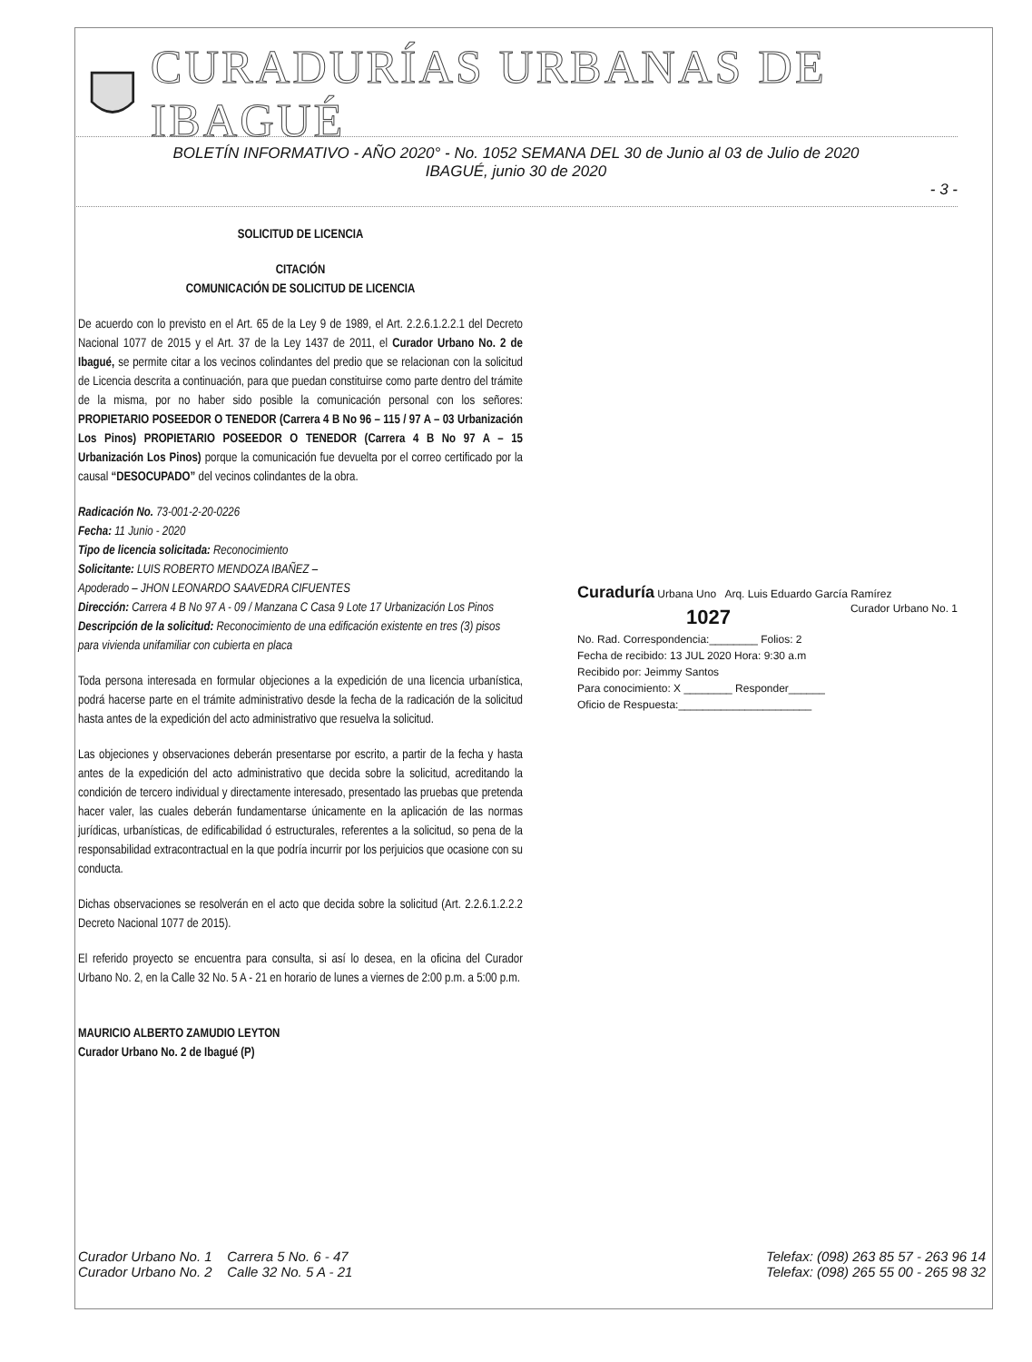CURADURÍAS URBANAS DE IBAGUÉ
BOLETÍN INFORMATIVO - AÑO 2020° - No. 1052 SEMANA DEL 30 de Junio al 03 de Julio de 2020
IBAGUÉ, junio 30 de 2020
- 3 -
SOLICITUD DE LICENCIA
CITACIÓN
COMUNICACIÓN DE SOLICITUD DE LICENCIA
De acuerdo con lo previsto en el Art. 65 de la Ley 9 de 1989, el Art. 2.2.6.1.2.2.1 del Decreto Nacional 1077 de 2015 y el Art. 37 de la Ley 1437 de 2011, el Curador Urbano No. 2 de Ibagué, se permite citar a los vecinos colindantes del predio que se relacionan con la solicitud de Licencia descrita a continuación, para que puedan constituirse como parte dentro del trámite de la misma, por no haber sido posible la comunicación personal con los señores: PROPIETARIO POSEEDOR O TENEDOR (Carrera 4 B No 96 – 115 / 97 A – 03 Urbanización Los Pinos) PROPIETARIO POSEEDOR O TENEDOR (Carrera 4 B No 97 A – 15 Urbanización Los Pinos) porque la comunicación fue devuelta por el correo certificado por la causal “DESOCUPADO” del vecinos colindantes de la obra.
Radicación No. 73-001-2-20-0226
Fecha: 11 Junio - 2020
Tipo de licencia solicitada: Reconocimiento
Solicitante: LUIS ROBERTO MENDOZA IBAÑEZ –
Apoderado – JHON LEONARDO SAAVEDRA CIFUENTES
Dirección: Carrera 4 B No 97 A - 09 / Manzana C Casa 9 Lote 17 Urbanización Los Pinos
Descripción de la solicitud: Reconocimiento de una edificación existente en tres (3) pisos para vivienda unifamiliar con cubierta en placa
Toda persona interesada en formular objeciones a la expedición de una licencia urbanística, podrá hacerse parte en el trámite administrativo desde la fecha de la radicación de la solicitud hasta antes de la expedición del acto administrativo que resuelva la solicitud.
Las objeciones y observaciones deberán presentarse por escrito, a partir de la fecha y hasta antes de la expedición del acto administrativo que decida sobre la solicitud, acreditando la condición de tercero individual y directamente interesado, presentado las pruebas que pretenda hacer valer, las cuales deberán fundamentarse únicamente en la aplicación de las normas jurídicas, urbanísticas, de edificabilidad ó estructurales, referentes a la solicitud, so pena de la responsabilidad extracontractual en la que podría incurrir por los perjuicios que ocasione con su conducta.
Dichas observaciones se resolverán en el acto que decida sobre la solicitud (Art. 2.2.6.1.2.2.2 Decreto Nacional 1077 de 2015).
El referido proyecto se encuentra para consulta, si así lo desea, en la oficina del Curador Urbano No. 2, en la Calle 32 No. 5 A - 21 en horario de lunes a viernes de 2:00 p.m. a 5:00 p.m.
MAURICIO ALBERTO ZAMUDIO LEYTON
Curador Urbano No. 2 de Ibagué (P)
Curaduría Urbana Uno Arq. Luis Eduardo García Ramírez
Curador Urbano No. 1
1027
No. Rad. Correspondencia:________ Folios: 2
Fecha de recibido: 13 JUL 2020 Hora: 9:30 a.m
Recibido por: Jeimmy Santos
Para conocimiento: X ________ Responder______
Oficio de Respuesta:______________________
Curador Urbano No. 1 Carrera 5 No. 6 - 47
Curador Urbano No. 2 Calle 32 No. 5 A - 21
Telefax: (098) 263 85 57 - 263 96 14
Telefax: (098) 265 55 00 - 265 98 32